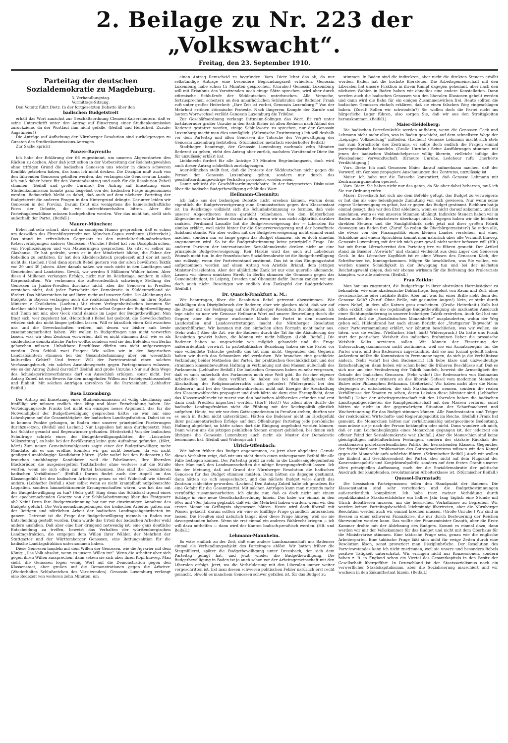2. Beilage zu Nr. 223 der „Volkswacht“.
Freitag, den 23. September 1910.
Parteitag der deutschen Sozialdemokratie zu Magdeburg.
3. Verhandlungstag.
Vormittags-Sitzung.
Den Vorsitz führt Dietz. In der fortgesetzten Debatte über den
badischen Budgetstreit
erhält das Wort zunächst zur Geschäftsordnung Clement-Kaiserslautern, daß er seine Unterschrift unter den Antrag auf Einsetzung einer Studienkommission zurückziehe, da der Wortlaut ihm nicht gefalle. (Beifall und Heiterkeit. Zurufe: Angstmeier!)
Die Anträge auf Aufhebung der Nürnberger Resolution sind zurückgezogen zu Gunsten des Studienkommissions-Antrages.
Zur Sache spricht
Panzer-Bayreuth:
Ich habe der Erklärung der 66 zugestimmt, um unseren Abgeordneten den Rücken zu decken. Aber daß jetzt schon in der Vorbereitung der Reichstagswahlen ohne triftigen Grund die badischen Genossen uns wieder in diesen schweren Konflikt getrieben haben, das kann ich nicht decken. Die Disziplin muß auch von den führenden Genossen gehalten werden, das verlangen die Genossen im Lande. Ich muß daher heute für den Vorstandsantrag und auch für die Resolution Zubeil stimmen. (Beifall und große Unruhe.) Der Antrag auf Einsetzung einer Studienkommission könnte ganz losgelöst von der badischen Frage angenommen werden. Bedauerlich bleibt es dabei, daß auch auf dem nächsten Parteitag der Budgetstreit die anderen Fragen in den Hintergrund drängte. Darunter leiden wir Genossen in der Provinz. Darum freut uns wenigstens die kameradschaftliche Form der Debatte, die wir aufrechtzuerhalten bitten. Aber die Parteitagsbeschlüsse müssen hochgehalten werden. Wer das nicht tut, stellt sich außerhalb der Partei. (Beifall.)
Maurer-München:
Bebel hat sehr scharf, aber mit so sonnigem Humor gesprochen, daß er schon um deswillen das Ehrenbürgerrecht von München-Capua verdiente. (Heiterkeit.) Das stand im erfreulichen Gegensatz zu den mittelalterlich-mönchischen Ketzerverfolgungen anderer Genossen. (Unruhe.) Bebel hat von Disziplinbrüchen, von Prophezeiungen und von Mauserungen gesprochen. Da sitzt er selber im Glashause. Er hat gedroht, wenn er in der Minderheit bliebe, die Fahne der Rebellion zu entfalten. Er hat den Kladderadatsch prophezeit und der ist noch nicht da. (Lachen.) Und dann sprach Bebel gestern von der alten bewährten Taktik vor 20 und 30 Jahren. Aber damals saßen wir noch nicht in den Landtagen und Gemeinden und Landräten. Gewiß, wir werden 4 Millionen Wähler haben. Aber diese 4 Millionen verlangen Erfolge, nicht nur im Reichstage, sondern in allen Körperschaften. Wir verkennen die außerordentlich schwierige Stellung der Genossen in Junker-Preußen durchaus nicht, aber die Genossen in Preußen verstehen nicht, daß jeder Fortschritt der Demokratie in Süddeutschland sie fördert. Das Mißverstehen ist auf Ihrer, nicht auf unserer Seite. Die Ablehnung des Budgets in Bayern verlangen auch die reaktionärsten Feudalen, an ihrer Spitze Minister v. Crailsheim. (Lachen.) Mit einem Verlegenheitslachen kommen Sie darüber nicht hinweg. Im Jahre 1894 war ich selbst Gegner der Budgetbewilligung und Timm mit mir, aber Geck stand damals im Lager der Budgetbewilliger. Nun fragt sich, wer zugelernt hat. (Heiterkeit.) Bebel hat gedroht, die Gewerkschaften würden sich das nicht länger gefallen lassen. Will er künstlich einen Keil zwischen uns und die Gewerkschaften treiben, mit denen wir bisher aufs beste zusammengearbeitet haben. Wir wollen in Budgetfragen uns nicht vorwerfen lassen, was wir dem Zentrum vorwerfen, daß es nicht stimmen darf, wie es als süddeutsche demokratische Partei wollte, sondern weil sie den Befehlen von Berlin gehorchen müssen. Unhaltbare Beschlüsse dürfen uns nicht aufgezwungen werden. Zum Schluß zwei Fragen: Wie sollen wir in den bayerischen Landratsämtern stimmen bei der Gesamtabstimmung über ein wesentlich kulturelles Gebiet? Und ferner: Will der Parteivorstand einen solchen Verfassungsbruch, ein solches Ausnahmegesetz gegen Parteigenossen zulassen, wie es der Antrag Zubeil darstellt? (Beifall und große Unruhe.) Nur auf dem Wege des Schiedsgerichtsverfahrens darf ein Ausschluß erfolgen, sonst nicht. Der Antrag Zubeil ist ein Beweis für den mangelnden Willen zur Parteigeschlossenheit und Einheit. Mit solchen Anträgen zerstören Sie die Parteieinheit. (Lebhafter Beifall.)
Rosa Luxemburg:
Der Antrag auf Einsetzung einer Studienkommission ist völlig überflüssig und hinfällig; wir müssen endlich eine klipp und klare Entscheidung haben. Die Verteidigungsrede Franks bot nicht ein einziges neues Argument, das für die Notwendigkeit der Budgetbewilligung gesprochen hätte; sie war nur eine Lobeshymne auf die Gesamttätigkeit der badischen Landtagsfraktion. Dabei ist es in keinem Punkte gelungen, in Baden eine unserer prinzipiellen Forderungen durchzusetzen. (Beifall und Lachen.) Nur Lappalien hat man durchgesetzt. Man hat Schätze gesucht und Regenwürmer gefunden. (Heiterkeit.) Von der badischen Schulfrage schrieb eines der Budgetbewilligungsblätter, die „Lörracher Volkszeitung“, es habe bei der Bevölkerung keine gute Aufnahme gefunden. (Hört, hört!) Zum neuen Gemeindewahlgesetz sagte einer der Budgetbewilliger, mehr Mandate, als es uns eröffne, könnten wir gar nicht besetzen, da wir nicht genügend unabhängige Kandidaten hätten. (Sehr wahr! bei den Badensern.) Sie brauchen unabhängige Kandidaten, weil die Fabrikanten, Ihre liberalen Blockbrüder, die ausgemergelten Textilarbeiter ohne weiteres auf die Straße werfen, wenn sie sich offen zur Partei bekennen. Das sind die „besonderen badischen Verhältnisse“. (Beifall.) Darum findet auch der Appell an das Klassengefühl bei den badischen Arbeitern genau so viel Widerhall wie überall anders. (Lebhafter Beifall.) Aber selbst wenn es nicht krampfhaft aufgebauschte Lappalien, sondern himmelstürmende Errungenschaften wären, was hat das mit der Budgetbewilligung zu tun? (Sehr gut!) Hing denn das Schicksal irgend eines der epochemachenden Gesetze von der Schlußabstimmung über das Etatgesetz ab? Nein! Denn Ihre Budgetzustimmung hat nur zur einstimmigen Annahme des Budgets geführt. Die Vertrauenskundgebungen der badischen Arbeiter galten nur der Reitigen und nützlichen Arbeit der badischen Landtagsabgeordneten im ganzen. Getrennt ist die Frage der Budgetbewilligung niemals in Baden zur Entscheidung gestellt worden. Dann würde das Urteil der badischen Arbeiter wohl anders ausfallen. Daß aber eine hier dringend notwendig ist, eine ganz deutliche Entscheidung zu treffen, beweist das Verhalten der württembergischen Landtagsfraktion, die entgegen dem Willen ihrer Wähler, der Mehrheit der Stuttgarter und der Württemberger Genossen, eine Rettungsaktion für die badische Landtagsfraktion unternommen haben.
Diese Genossen handeln mit dem Willen der Genossen, wie die Agrarier mit dem König: „Das Volk absolut, wenn es unsern Willen tut“. Wenn die Arbeiter aber sich gegen ihren Willen aussprechen, dann setzen sie sich über ihren Kopf hinweg. Man sieht, die Genossen legen wenig Wert auf die Demonstration gegen den Klassenstaat, aber großen auf die Demonstrationen gegen die Arbeiter. (Wiederholtes Schlußzeichen des Vorsitzenden). Genossin Luxemburg verlangt eine Redezeit von weiteren zehn Minuten, um
einen Antrag Remscheid zu begründen. Vors. Dietz lehnt das ab, da nur selbständige Anträge eine besondere Begründungszeit erhielten. Genossin Luxemburg habe schon 15 Minuten gesprochen. (Unruhe.) Genossin Luxemburg will mit Erlaubnis des Vorsitzenden noch einige Sätze sprechen, wird aber durch stürmische Schlußrufe der Süddeutschen unterbrochen. Alle Versuche, fortzusprechen, scheitern an den unaufhörlichen Schlußrufen der Badener. Frank ruft unter großer Heiterkeit: „Ihre Zeit ist vorbei, Genossin Luxemburg!“ Von der Mehrheit ertönen stürmische Proteste. Nach längerem Kampfe der Zurufe und lautem Wortwechsel verläßt Genossin Luxemburg die Tribüne.
Zur Geschäftsordnung verlangt Dittmann-Solingen das Wort. Er ruft unter fortdauernder großer Unruhe in den Saal: Bisher ist allen Rednern nach Ablauf der Redezeit gestattet worden, einige Schlußworte zu sprechen, nur der Genossin Luxemburg macht man dies unmöglich. (Stürmische Zustimmung.) Ich will deshalb vor dem Parteitag und allen Genossen die Tatsache der Vergewaltigung der Genossin Luxemburg feststellen. (Stürmischer, mehrfach wiederholter Beifall.)
Stadthagen beantragt, der Genossin Luxemburg nochmals zehn Minuten Redezeit zu geben, zieht den Antrag aber zurück, nachdem Vorsitzender Dietz ihn für unzulässig erklärt hat.
Liebknecht fordert für alle Anträge 20 Minuten Begründungszeit, doch wird auch dieser Antrag schließlich zurückgezogen.
Auer-München stellt fest, daß die Proteste der Süddeutschen nicht gegen die Person der Genossin Luxemburg gehen, sondern nur durch das geschäftsordnungswidrige Verhalten provoziert worden seien.
Damit schließt die Geschäftsordnungsdebatte. In der fortgesetzten Diskussion über die badische Budgetbewilligung erhält das Wort
Heilmann-Chemnitz:
Ich habe aus der bisherigen Debatte nicht ersehen können, warum denn eigentlich die Budgetverweigerung eine Demonstration gegen den Klassenstaat ist. Im Reichstage vollzieht sich die Schlußabstimmung so formlos, daß viele unserer Abgeordneten daran garnicht teilnehmen. Von den bürgerlichen Abgeordneten würde keiner darauf achten, wenn wir uns nicht alljährlich darüber zankten. Ferdinand Lassalle hat die Budgetverweigerung der — Liberalen für sinnlos erklärt, weil nicht hinter ihr die Steuerverweigerung und der bewaffnete Aufstand stände. Wir aber wollen mit der Budgetverweigerung nicht einmal ernst machen, sondern nur so lange gegen das Budget stimmen, als es doch ohnehin angenommen wird. So ist die Budgetabstimmung keine prinzipielle Frage. Die anderen Parteien der internationalen Sozialdemokratie denken nicht an eine prinzipielle Budgetverweigerung. Keir Hardie wird das auch auf Lebebours Wunsch nicht tun. In der französischen Sozialdemokratie ist die Budgetbewilligung nur zulässig, wenn der Parteivorstand zustimmt. Das ist in das Einigungsstatut aufgenommen worden auf einen Antrag von Aristide Briand, dem jetzigen Minister-Präsidenten. Aber der alljährliche Zank ist nur eine querelle allemande. Lassen wir diesen unnützen Streit. In Berlin stimmen die Genossen gegen das Gemeindebudget, in Leipzig, Dresden und Chemnitz dafür. Darum zanken wir uns doch auch nicht. Beseitigen wir endlich den Zankapfel der Budgetdebatte. (Beifall.)
Dr. Quarck-Frankfurt a. M.:
Wir beantragen, über die Resolution Bebel getrennt abzustimmen. Wir mißbilligen den Disziplinbruch der Badener, aber wir glauben nicht, daß wir auf die Dauer mit der Festlegung auf die Nürnberger Resolution durchkommen. Ich lege nicht so naiv wie Genosse Heilmann Wert auf unsere Beurteilung durch die Gegner, aber die eigene wachsende Macht der Partei in den einzelnen Landesteilen und Landesvertretungen macht die Nürnberger Resolution undurchführbar. Wir kommen mit den einfachen alten Formeln nicht mehr aus. (Sehr wahr!) Aber die Art, wie die Badener durch die Tat für die Abänderung der Resolution gewirkt haben, die können wir nicht billigen. (Lebh. Beifall.) Die Badener haben so ungeschickt wie möglich gehandelt und die Frage außerordentlich verwirrt. In parteitaktischer Beziehung haben sie die Partei vor eine vollendete Tatsache gestellt; das tut man nicht. Gegenüber den Gegnern haben wir durch das Schwanken viel verdorben. Wir brauchen eine geschickte Verbindung beider Methoden der Partei, der praktischen Geschicklichkeit und der strammen klassenbewußten Haltung in Verbindung mit den Massen außerhalb des Parlaments. (Lebhafter Beifall.) Die badischen Genossen haben zu sehr vergessen, daß es auch außerhalb des Parlaments noch eine Welt gibt. Ihr frischer eigener Arbeitseifer hat sie dazu verführt. So haben sie bei dem Schulgesetz die Abschaffung des Religionsunterrichts nicht gefordert (Widerspruch bei den Badenern) und bei der Gemeindewahlreform nicht mit Energie die Abschaffung des Klassenwahlrechts propagiert und doch hätte sie dazu eine Ehrenpflicht, denn das Klassenwahlrecht ist zuerst von den badischen Altliberalen erfunden und erst dann nach Preußen importiert worden. (Hört! Hört!) Vor allem aber durfte die badische Landtagsfraktion nicht die Fühlung mit der Reichspolitik gänzlich aufgeben. Heute, wo wir vor dem Gottesgnadentum in Preußen stehen, durften wir es auch in Baden nicht unterstützen. Hätten die Badenser nicht im Hochgefühl ihrer parlamentarischen Erfolge auf dem Offenburger Parteitag jede persönliche Haltung abgelehnt, so hätte schon dort die Einigung angebahnt werden können. Dann wären uns die jetzigen peinlichen Szenen erspart geblieben, bei denen sich übrigens die Genossin Luxemburg auch nicht als Muster der Demokratie benommen hat. (Beifall und Widerspruch.)
Ulrich-Offenbach:
Wir haben früher das Budget angenommen, es jetzt aber abgelehnt. Gerade dieses Verhalten zeigt, daß wir uns nicht durch einen unbeugsamen Befehl für alle Fälle festlegen können. Der Parteitag greift zu sehr in die Landesangelegenheiten über. Man muß den Landmannschaften die nötige Bewegungsfreiheit lassen. Ich bin der Meinung, daß auf Grund der Nürnberger Resolution die badischen Genossen für das Budget stimmen mußten. Denn hätten sie dagegen gestimmt, dann hätten sie sich ausgeschaltet, und das nächste Budget wäre durch das Zentrum schlechter geworden. (Lachen.) Den Antrag Zubeil halte ich geradezu für eine Gefahr für die Gesamtpartei. Mit solchen Anträgen kann man nirgends mehr vernünftig zusammenarbeiten. Ich glaube nur, daß es doch nicht mit einem Schlage in eine neue Gesellschaftsordnung hinein. Das habe wir einmal in den 60er und 70er Jahren geglaubt, daß wir die Mehrheit haben würden, wenn wir den ersten Monat im Gefängnis abgesessen hätten. Heute wird doch überall mit Wasser gekocht, darum sollten wir eine so knifflige Frage gründlich untersuchen lassen. Die Preußen sind natürlich längst über diese Frage hinweg, weil sie nie davorgestanden haben. Wenn sie erst einmal ein anderes Wahlrecht kriegen — ich will dazu mithelfen — dann wird der Kanton badisch-preußisch werden. (Hlt. und Beifall.)
Lehmann-Mannheim.
Es wäre endlich an der Zeit, daß eine andere Landsmannschaft uns Badenser einmal als Verhandlungsobjekt des Parteitages ablöst. Wir hatten früher die Stegmüllerei, später die Budgetbewilligung unter Dreesbach, der sich dem Parteitag gefügt hat, und jetzt wieder die Budgetbewilligung. Die Budgetbewilligung in Baden ist ja auch schon vor der Arbeitsgemeinschaft mit den Liberalen erfolgt. Jetzt, wo die Verbrüderung mit den Liberalen immer weiter vorgeschritten ist, hat man diesen schweren politischen Fehler natürlich erst recht gemacht, obwohl es manchem Genossen schwer gefallen ist, für das Budget zu
stimmen. In Baden sind die indirekten, aber nicht die direkten Steuern erhöht worden. Baden hat die höchste Biersteuer. Die Arbeitsgemeinschaft mit den Liberalen hat unsere Fraktion in ihrem Kampf dagegen gehemmt, aber nach den nächsten Wahlen in Baden haben wir ohnedies eine andere Konstellation. Dann werden auch die badischen Genossen von den liberalen Illusionen geheilt werden und dann wird die Bahn für ein einiges Zusammenwirken frei. Heute sollten die badischen Genossen einfach erklären, daß sie einen falschen Weg eingeschlagen haben. (Zuruf: Sollen wir schwindeln?) Sie wollen doch die Partei nicht ins bürgerliche Lager führen, also sorgen Sie, daß wir aus den Streitigkeiten herauskommen. (Beifall.)
Maier-Heidelberg:
Die badischen Parteikrakehle werden aufhören, wenn die Genossen Geck und Lehmann nicht mehr alles, was in Baden geschieht, auf dem schnellsten Wege der „Leipziger Volkszeitung“ mitteilen. (Lachen.) Genosse Lehmann macht sich stets nur zum Sprachrohr des Zentrums, er sollte doch endlich die Fragen einmal parteigenössisch behandeln. (Große Unruhe.) Seine Ausführungen stimmen mit jenen der badischen Waldmichelpresse völlig überein, vielleicht infolge der Wiesbadener Verwandtschaft. (Erneute Unruhe, Ledebour ruft: Unerhörte Verdächtigung!)
Vors. Dietz: Ich muß Genossen Maier darauf aufmerksam machen, daß der Vorwurf, ein Genosse propagiere Anschauungen des Zentrums, unzulässig ist.
Maier: Ich habe nur die Tatsache konstatiert, daß Genosse Lehmann mit Zentrumsargumenten operiert.
Vors. Dietz: Sie haben nicht nur das getan, da Sie aber dabei beharren, muß ich Sie zur Ordnung rufen.
Maier: Dreesbach hat sich nie dem Befehle gefügt, das Budget zu verweigern; er hat das als eine beleidigende Zumutung von sich gewiesen. Nur wenn seine eigene Ueberzeugung es gebot, hat er gegen das Budget gestimmt. Eichhorn hat ja einmal gesagt, daß wir den Etat ablehnen, wenn es nicht darauf ankommt, und ihn annehmen, wenn es von unseren Stimmen abhängt. Indirekte Steuern haben wir in Baden außer der Fleischsteuer überhaupt nicht. Dagegen haben wir die höchsten direkten Steuern und die Sunlightfabrik zieht jetzt mit ihrer großen Fabrik deswegen aus Baden fort. (Zuruf. So reden die Oberbürgermeister?) So reden alle, die etwas von der Finanzpolitik eines kleinen Landes verstehen, mit einer Schablone und einem Sprüchlein kommt man natürlich über alle Vernunft hinweg. Genossin Luxemburg, mit der ich mich ganz gewiß nicht weiter befassen will (Hlt.) hat mit ihrem Lörracherzitat den Parteitag irre zu führen gesucht. Der Artikel stand im Baseler „Vorwärts“ und stammt vielleicht aus dem Lager des Genossen Geck. In das Lörracher Kopfblatt ist er ohne Wissen des Genossen Köch, der Schriftsetzer ist, hineingekommen. Mögen Sie beschließen, was Sie wollen, wir werden unsere Schuldigkeit in der Bewegung tun und bei der nächsten Reichstagswahl zeigen, daß wir ebenso wirksam für die Befreiung des Proletariats kämpfen, wie alle anderen. (Beifall.)
Frau Zetkin:
Man hat uns zugemutet, die Budgetfrage in ihrer abstrakten Harmlosigkeit zu behandeln, wie eine akademische Doktorfrage, losgelöst von Raum und Zeit, ohne revisionistische oder radikale Brille. Aber mit was für einer Brille sieht denn der Genosse Kolb? (Zuruf: Ohne Brille, mit gesunden Augen!) Nein, er steht durch einen Nebel, in dem alle Katzen grau erscheinen. (Große Heiterkeit.) Kolb hat offen erklärt, daß es die regelmäßige Budgetbewilligung als markanten Ausdruck einer Richtungsänderung in unserer bisherigen Taktik erstreben. Auch Keil hat nur bedauert, daß die „Sozialistischen Monatshefte“ ausplauderten, wohin der Weg gehen soll. Hildenbrand hat nach einem Bericht der „Stuttgarter Tagwacht“ in einer Parteiversammlung erklärt, wir könnten beschließen, was wir wollen, sie täten, was sie wollen. (Vielfaches Hört, hört! Widerspruch.) Da hätte uns Frank statt der poetischen Weisheit des indischen Brahminen lieber die prosaische Weisheit Kolbs servieren sollen. Wir können der Einsetzung der Untersuchungskommission nicht zustimmen, weil sie ein Armutszeugnis für die Partei wäre, und den Badensern zugeständnis, daß sie nur formal gefehlt haben. Außerdem müßte die Kommission in Permanenz tagen, da sich ja die Verhältnisse ändern. (Sehr wahr! bei den Badensern.) Ich liebe klare und unzweideutige Entscheidungen: dann heben wir schon lieber die früheren Beschlüsse auf. Daß es sich nur um eine Veränderung der Taktik handelt, beweist die Armseligkeit der Gründe der badischen Genossen. (Sehr wahr!) Die Redensarten von Bodmanns komplizierter Natur erinnern an das liberale Gefasel vom modernen Menschen Bülow oder Philosophen Bethmann. (Heiterkeit.) Wir haben nicht über die Natur derjenigen zu entscheiden, die sich Staatsmänner nennen, sondern die realen Verhältnisse der Staaten zu sehen, deren Lakaien diese Minister sind. (Lebhafter Beifall.) Ueber der Arbeitsgemeinschaft mit den Liberalen haben die badischen Landtagsabgeordneten die Kampfgemeinschaft mit den Massen verloren, sonst hätten sie nicht in der gegenwärtigen Situation der Scharfmacherei und Wucherteuerung für das Budget stimmen können. Alle Bundesstaaten sind Träger der reaktionären Wirtschafts- und Regierungspolitik im Reiche. (Beifall.) Frank hat gemeint, die Monarchien hätten nur verhältnismäßig untergeordnete Bedeutung, man müsse sie je nach der Person bekämpfen oder nicht. Dann wundere ich mich, daß er zum Leichenbegängnis eines Monarchen gegangen ist, der jederzeit ein offener Feind der Sozialdemokratie war. (Beifall.) Aber die Monarchien sind keine gleichgültigen mittelalterlichen Festungen, sondern der stärkste Rückhalt der reaktionären proletarierfeindlichen Politik der herrschenden Klassen. Gegenüber der feigenblattlosen Proklamation des Gottesgnadentums müssen wir den Kampf gegen die Monarchie aufs schärfste führen. (Stürmischer Beifall.) Auch wir wollen die Einheit und Geschlossenheit der Partei, aber nicht auf dem Flugsand der Konzessionspolitik und Konjekturalpolitik, sondern auf dem festen Granit unserer alten prinzipiellen Auffassung, nach der die Sozialdemokratie der politische Ausdruck der kämpfenden, revolutionären Arbeiterklasse ist. (Stürmischer Beifall.)
Quessel-Darmstadt:
Die hessischen Parteigenossen teilen den Standpunkt der Badener. Die Klassenstaaten sind sehr verschieden und die Budgetbestimmungen außerordentlich kompliziert. Ich habe trotz meiner Vorbildung durch republikanische Staatsrechtslehre ein halbes Jahr lang täglich eine Stunde mit Ulrich debattieren müssen, um die hessischen Verhältnisse zu begreifen. Wir werden keinen Parteitagsbeschluß leichtsinnig übertreten, aber die Nürnberger Resolution werden auch wir einmal brechen müssen. (Große Unruhe.) Wir sind in Hessen in einer schweren Finanzkrise, die nur durch Besteuerung der Reichen überwunden werden kann. Das wollte der Finanzminister Gnauth, aber die Erste Kammer drohte mit der Ablehnung des Budgets. Kommt es einmal dazu, dann werden wir mit der Volkskammer für das Budget und nicht mit dem Oberhaus für die Ministerkrise stimmen. Eine taktische Frage sein, genau wie die englische Arbeiterpartei. Eine taktische Frage läßt sich nicht für ewige Zeiten durch eine Resolution lösen, sonst provoziert man Disziplinbrüche. Der Resolution des Parteivorstandes kann ich nicht zustimmen, weil sie unsere und besonders Bebels positive Tätigkeit unterschätzt. Wir erringen nicht nur Konzessionen, sondern haben z. B. in England schon ein Viertel des Gesamtkapitals in den Besitz der Gesellschaft übergeführt. In Deutschland ist der Staatssozialismus noch ein verwerflicher Staatskapitalismus, aber die Sozialisierung marschiert und wir wachsen in den Zukunftsstaat hinein. (Beifall.)